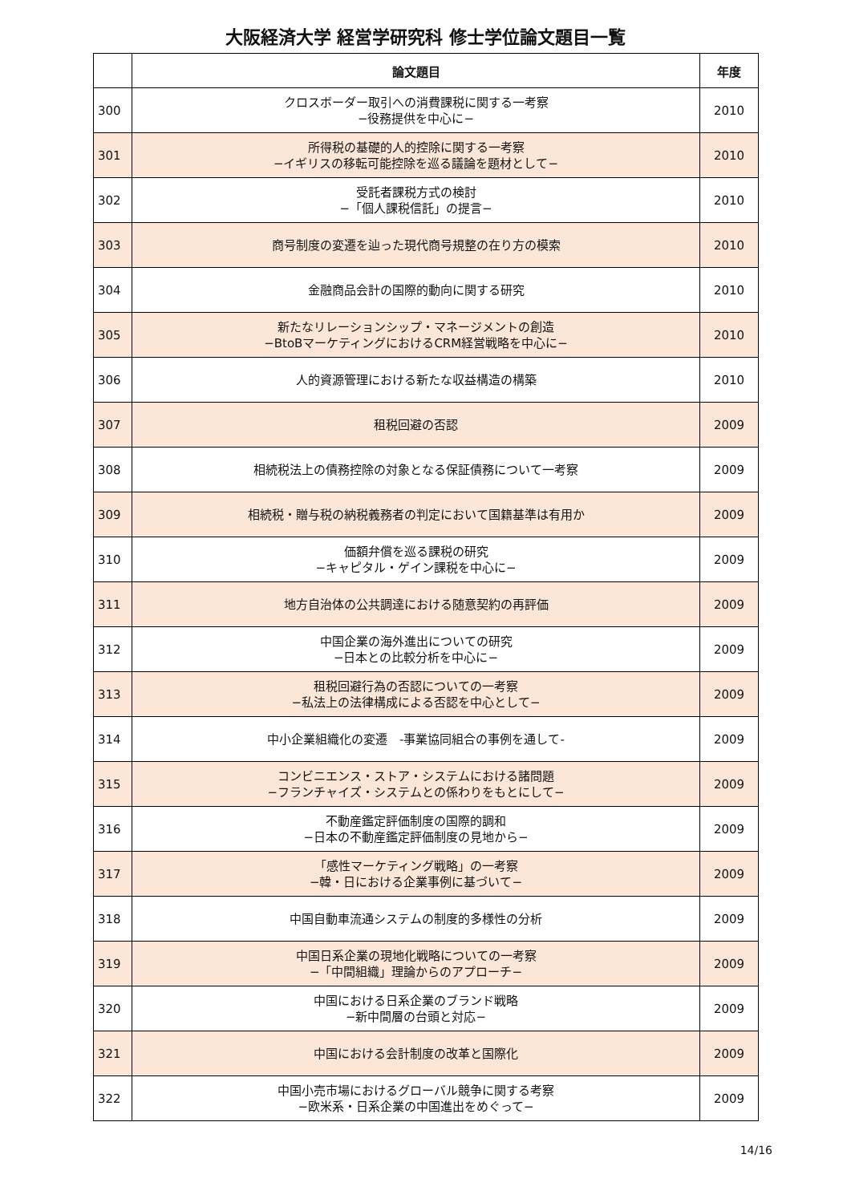大阪経済大学 経営学研究科 修士学位論文題目一覧
| | 論文題目 | 年度 |
| --- | --- | --- |
| 300 | クロスボーダー取引への消費課税に関する一考察 −役務提供を中心に− | 2010 |
| 301 | 所得税の基礎的人的控除に関する一考察 −イギリスの移転可能控除を巡る議論を題材として− | 2010 |
| 302 | 受託者課税方式の検討 −「個人課税信託」の提言− | 2010 |
| 303 | 商号制度の変遷を辿った現代商号規整の在り方の模索 | 2010 |
| 304 | 金融商品会計の国際的動向に関する研究 | 2010 |
| 305 | 新たなリレーションシップ・マネージメントの創造 −BtoBマーケティングにおけるCRM経営戦略を中心に− | 2010 |
| 306 | 人的資源管理における新たな収益構造の構築 | 2010 |
| 307 | 租税回避の否認 | 2009 |
| 308 | 相続税法上の債務控除の対象となる保証債務について一考察 | 2009 |
| 309 | 相続税・贈与税の納税義務者の判定において国籍基準は有用か | 2009 |
| 310 | 価額弁償を巡る課税の研究 −キャピタル・ゲイン課税を中心に− | 2009 |
| 311 | 地方自治体の公共調達における随意契約の再評価 | 2009 |
| 312 | 中国企業の海外進出についての研究 −日本との比較分析を中心に− | 2009 |
| 313 | 租税回避行為の否認についての一考察 −私法上の法律構成による否認を中心として− | 2009 |
| 314 | 中小企業組織化の変遷 -事業協同組合の事例を通して- | 2009 |
| 315 | コンビニエンス・ストア・システムにおける諸問題 −フランチャイズ・システムとの係わりをもとにして− | 2009 |
| 316 | 不動産鑑定評価制度の国際的調和 −日本の不動産鑑定評価制度の見地から− | 2009 |
| 317 | 「感性マーケティング戦略」の一考察 −韓・日における企業事例に基づいて− | 2009 |
| 318 | 中国自動車流通システムの制度的多様性の分析 | 2009 |
| 319 | 中国日系企業の現地化戦略についての一考察 −「中間組織」理論からのアプローチ− | 2009 |
| 320 | 中国における日系企業のブランド戦略 −新中間層の台頭と対応− | 2009 |
| 321 | 中国における会計制度の改革と国際化 | 2009 |
| 322 | 中国小売市場におけるグローバル競争に関する考察 −欧米系・日系企業の中国進出をめぐって− | 2009 |
14/16